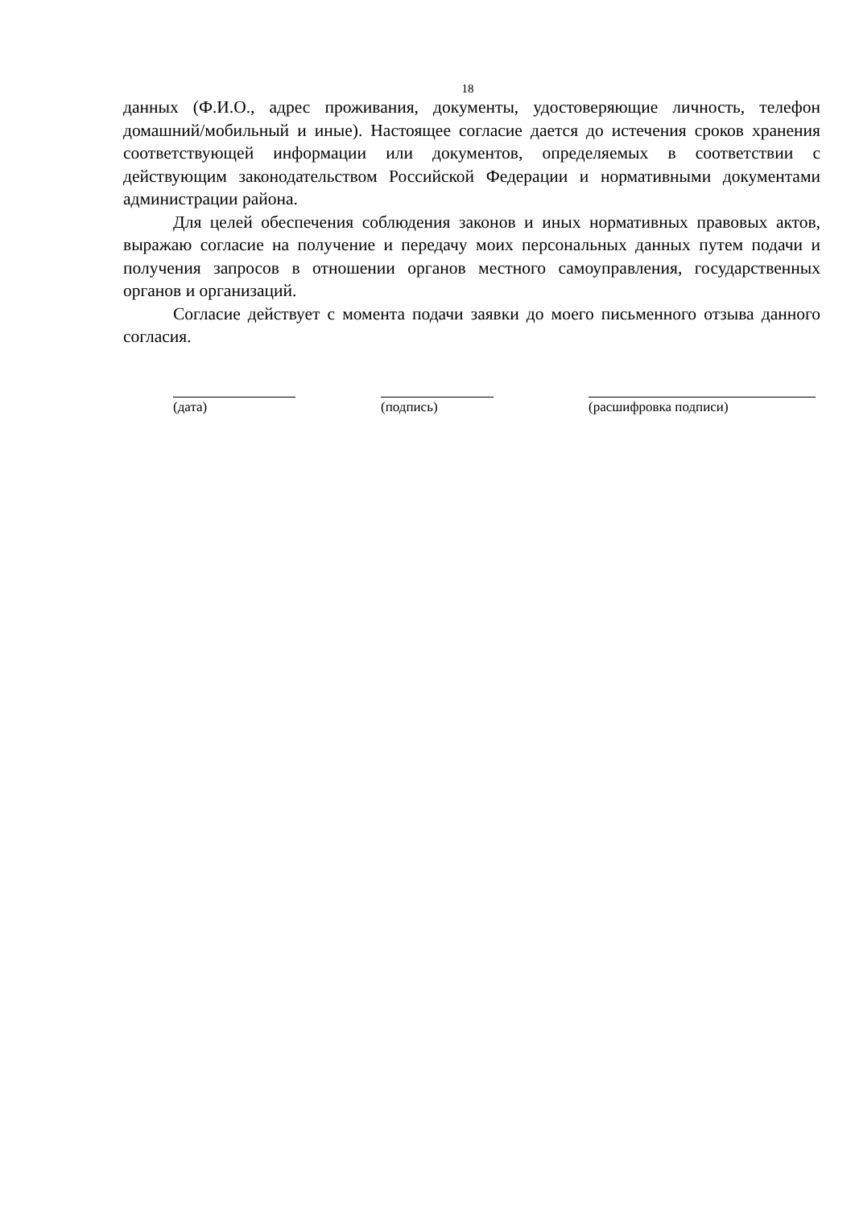18
данных (Ф.И.О., адрес проживания, документы, удостоверяющие личность, телефон домашний/мобильный и иные). Настоящее согласие дается до истечения сроков хранения соответствующей информации или документов, определяемых в соответствии с действующим законодательством Российской Федерации и нормативными документами администрации района.
Для целей обеспечения соблюдения законов и иных нормативных правовых актов, выражаю согласие на получение и передачу моих персональных данных путем подачи и получения запросов в отношении органов местного самоуправления, государственных органов и организаций.
Согласие действует с момента подачи заявки до моего письменного отзыва данного согласия.
(дата) (подпись) (расшифровка подписи)